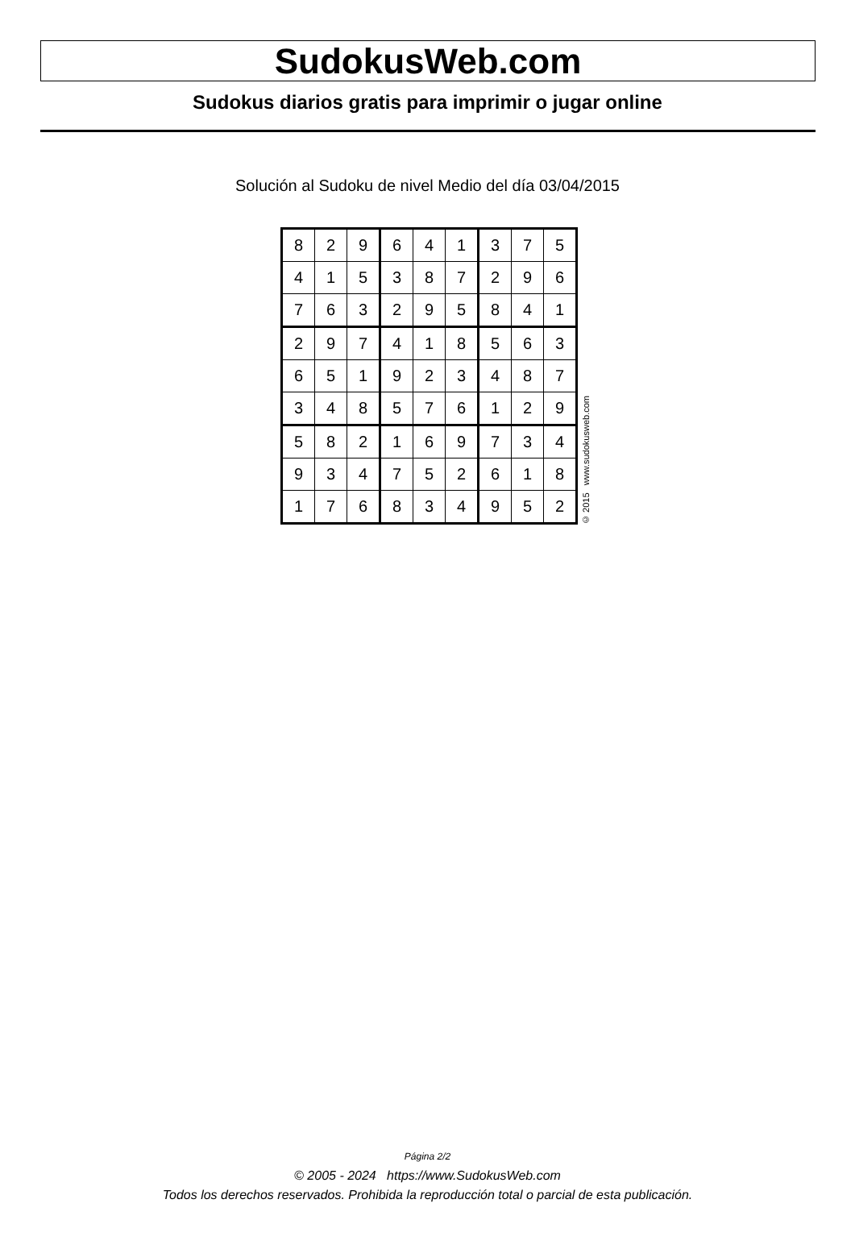SudokusWeb.com
Sudokus diarios gratis para imprimir o jugar online
Solución al Sudoku de nivel Medio del día 03/04/2015
| 8 | 2 | 9 | 6 | 4 | 1 | 3 | 7 | 5 |
| 4 | 1 | 5 | 3 | 8 | 7 | 2 | 9 | 6 |
| 7 | 6 | 3 | 2 | 9 | 5 | 8 | 4 | 1 |
| 2 | 9 | 7 | 4 | 1 | 8 | 5 | 6 | 3 |
| 6 | 5 | 1 | 9 | 2 | 3 | 4 | 8 | 7 |
| 3 | 4 | 8 | 5 | 7 | 6 | 1 | 2 | 9 |
| 5 | 8 | 2 | 1 | 6 | 9 | 7 | 3 | 4 |
| 9 | 3 | 4 | 7 | 5 | 2 | 6 | 1 | 8 |
| 1 | 7 | 6 | 8 | 3 | 4 | 9 | 5 | 2 |
© 2015 www.sudokusweb.com
Página 2/2
© 2005 - 2024 https://www.SudokusWeb.com
Todos los derechos reservados. Prohibida la reproducción total o parcial de esta publicación.